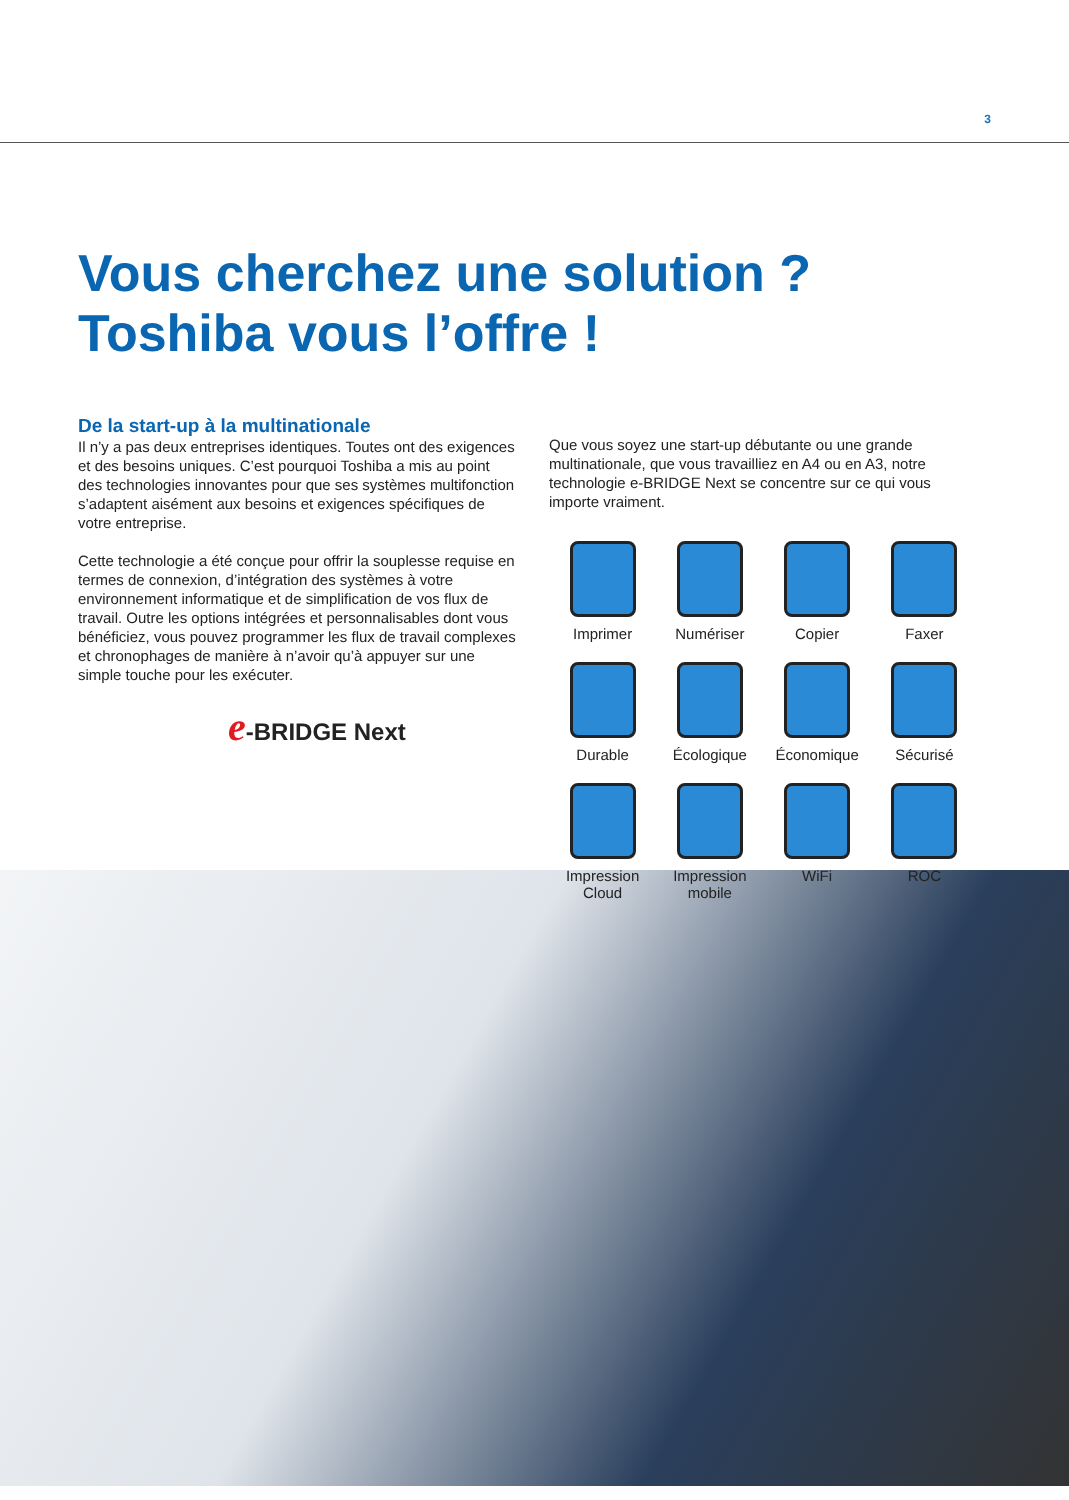3
Vous cherchez une solution ?
Toshiba vous l’offre !
De la start-up à la multinationale
Il n’y a pas deux entreprises identiques. Toutes ont des exigences et des besoins uniques. C’est pourquoi Toshiba a mis au point des technologies innovantes pour que ses systèmes multifonction s’adaptent aisément aux besoins et exigences spécifiques de votre entreprise.
Cette technologie a été conçue pour offrir la souplesse requise en termes de connexion, d’intégration des systèmes à votre environnement informatique et de simplification de vos flux de travail. Outre les options intégrées et personnalisables dont vous bénéficiez, vous pouvez programmer les flux de travail complexes et chronophages de manière à n’avoir qu’à appuyer sur une simple touche pour les exécuter.
e-BRIDGE Next
Que vous soyez une start-up débutante ou une grande multinationale, que vous travailliez en A4 ou en A3, notre technologie e-BRIDGE Next se concentre sur ce qui vous importe vraiment.
Imprimer
Numériser
Copier
Faxer
Durable
Écologique
Économique
Sécurisé
Impression
Cloud
Impression
mobile
WiFi
ROC